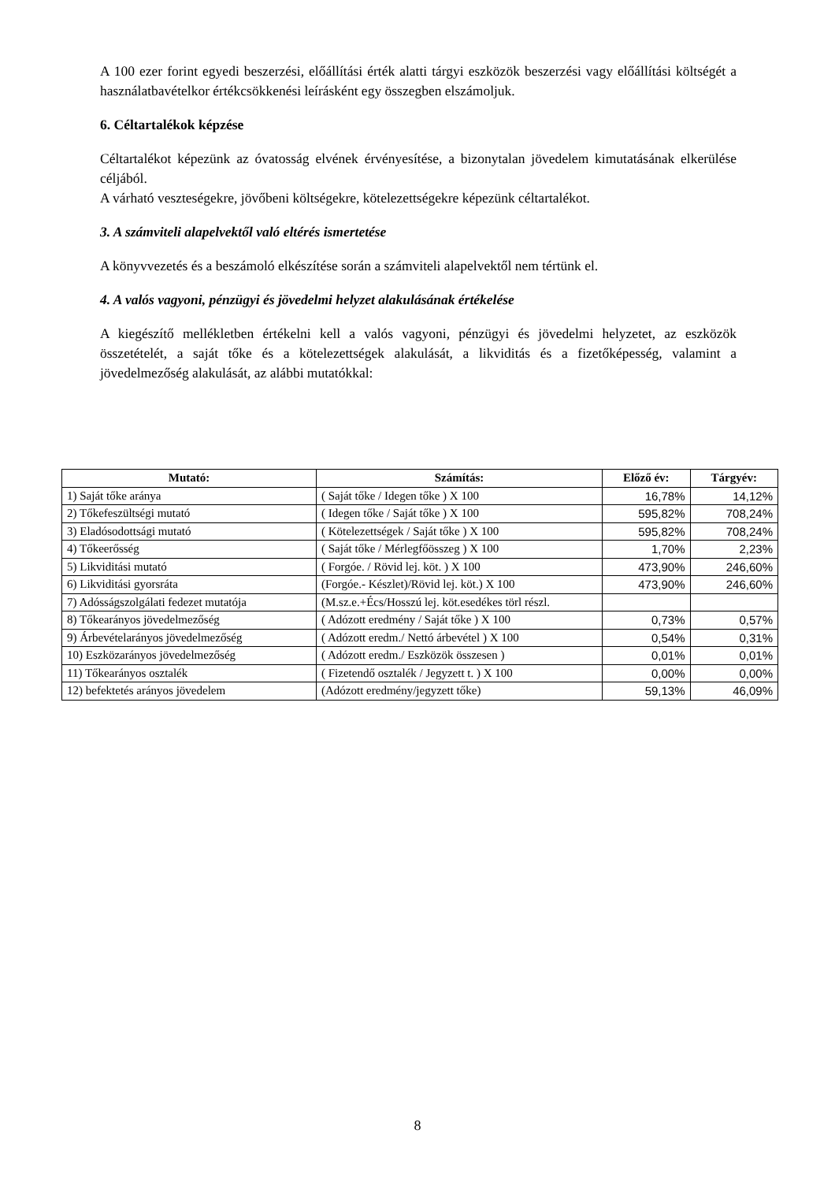A 100 ezer forint egyedi beszerzési, előállítási érték alatti tárgyi eszközök beszerzési vagy előállítási költségét a használatbavételkor értékcsökkenési leírásként egy összegben elszámoljuk.
6. Céltartalékok képzése
Céltartalékot képezünk az óvatosság elvének érvényesítése, a bizonytalan jövedelem kimutatásának elkerülése céljából.
A várható veszteségekre, jövőbeni költségekre, kötelezettségekre képezünk céltartalékot.
3. A számviteli alapelvektől való eltérés ismertetése
A könyvvezetés és a beszámoló elkészítése során a számviteli alapelvektől nem tértünk el.
4. A valós vagyoni, pénzügyi és jövedelmi helyzet alakulásának értékelése
A kiegészítő mellékletben értékelni kell a valós vagyoni, pénzügyi és jövedelmi helyzetet, az eszközök összetételét, a saját tőke és a kötelezettségek alakulását, a likviditás és a fizetőképesség, valamint a jövedelmezőség alakulását, az alábbi mutatókkal:
| Mutató: | Számítás: | Előző év: | Tárgyév: |
| --- | --- | --- | --- |
| 1) Saját tőke aránya | ( Saját tőke / Idegen tőke ) X 100 | 16,78% | 14,12% |
| 2) Tőkefeszültségi mutató | ( Idegen tőke / Saját tőke ) X 100 | 595,82% | 708,24% |
| 3) Eladósodottsági mutató | ( Kötelezettségek / Saját tőke ) X 100 | 595,82% | 708,24% |
| 4) Tőkeerősség | ( Saját tőke / Mérlegfőösszeg ) X 100 | 1,70% | 2,23% |
| 5) Likviditási mutató | ( Forgóe. / Rövid lej. köt. ) X 100 | 473,90% | 246,60% |
| 6) Likviditási gyorsráta | (Forgóe.- Készlet)/Rövid lej. köt.) X 100 | 473,90% | 246,60% |
| 7) Adósságszolgálati fedezet mutatója | (M.sz.e.+Écs/Hosszú lej. köt.esedékes törl részl. | | |
| 8) Tőkearányos jövedelmezőség | ( Adózott eredmény / Saját tőke ) X 100 | 0,73% | 0,57% |
| 9) Árbevételarányos jövedelmezőség | ( Adózott eredm./ Nettó árbevétel ) X 100 | 0,54% | 0,31% |
| 10) Eszközarányos jövedelmezőség | ( Adózott eredm./ Eszközök összesen ) | 0,01% | 0,01% |
| 11) Tőkearányos osztalék | ( Fizetendő osztalék / Jegyzett t. ) X 100 | 0,00% | 0,00% |
| 12) befektetés arányos jövedelem | (Adózott eredmény/jegyzett tőke) | 59,13% | 46,09% |
8